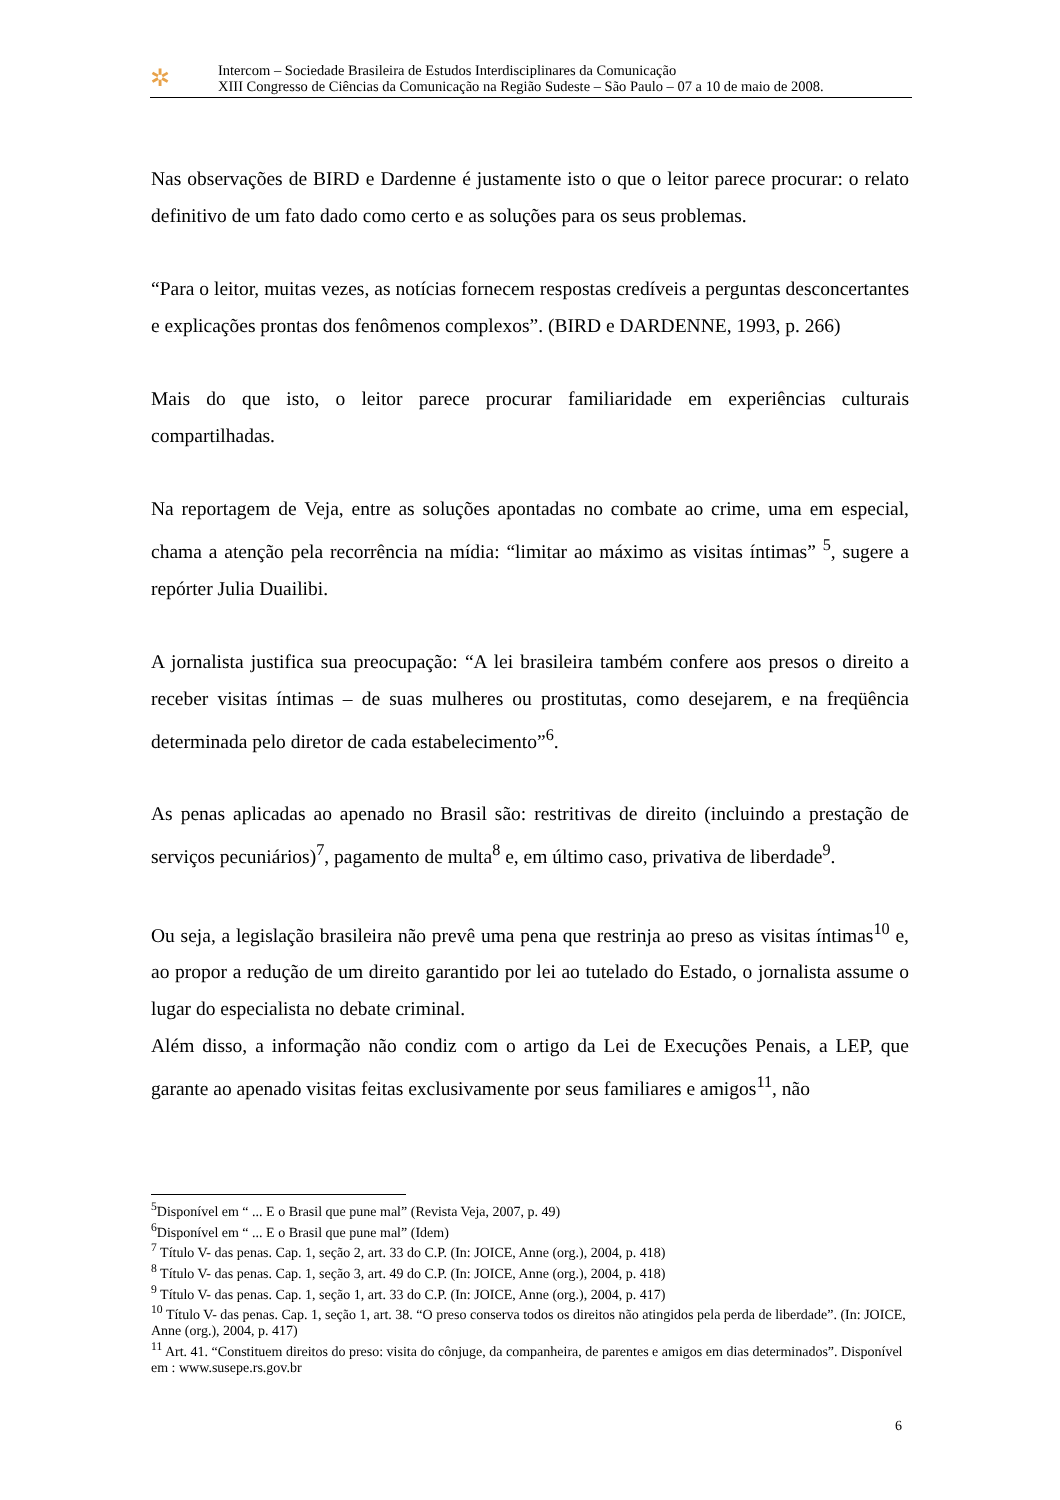✲
Intercom – Sociedade Brasileira de Estudos Interdisciplinares da Comunicação
XIII Congresso de Ciências da Comunicação na Região Sudeste – São Paulo – 07 a 10 de maio de 2008.
Nas observações de BIRD e Dardenne é justamente isto o que o leitor parece procurar: o relato definitivo de um fato dado como certo e as soluções para os seus problemas.
“Para o leitor, muitas vezes, as notícias fornecem respostas credíveis a perguntas desconcertantes e explicações prontas dos fenômenos complexos”. (BIRD e DARDENNE, 1993, p. 266)
Mais do que isto, o leitor parece procurar familiaridade em experiências culturais compartilhadas.
Na reportagem de Veja, entre as soluções apontadas no combate ao crime, uma em especial, chama a atenção pela recorrência na mídia: “limitar ao máximo as visitas íntimas” <sup>5</sup>, sugere a repórter Julia Duailibi.
A jornalista justifica sua preocupação: “A lei brasileira também confere aos presos o direito a receber visitas íntimas – de suas mulheres ou prostitutas, como desejarem, e na freqüência determinada pelo diretor de cada estabelecimento”<sup>6</sup>.
As penas aplicadas ao apenado no Brasil são: restritivas de direito (incluindo a prestação de serviços pecuniários)<sup>7</sup>, pagamento de multa<sup>8</sup> e, em último caso, privativa de liberdade<sup>9</sup>.
Ou seja, a legislação brasileira não prevê uma pena que restrinja ao preso as visitas íntimas<sup>10</sup> e, ao propor a redução de um direito garantido por lei ao tutelado do Estado, o jornalista assume o lugar do especialista no debate criminal.
Além disso, a informação não condiz com o artigo da Lei de Execuções Penais, a LEP, que garante ao apenado visitas feitas exclusivamente por seus familiares e amigos<sup>11</sup>, não
<sup>5</sup> Disponível em “ ... E o Brasil que pune mal” (Revista Veja, 2007, p. 49)
<sup>6</sup> Disponível em “ ... E o Brasil que pune mal” (Idem)
<sup>7</sup> Título V- das penas. Cap. 1, seção 2, art. 33 do C.P. (In: JOICE, Anne (org.), 2004, p. 418)
<sup>8</sup> Título V- das penas. Cap. 1, seção 3, art. 49 do C.P. (In: JOICE, Anne (org.), 2004, p. 418)
<sup>9</sup> Título V- das penas. Cap. 1, seção 1, art. 33 do C.P. (In: JOICE, Anne (org.), 2004, p. 417)
<sup>10</sup> Título V- das penas. Cap. 1, seção 1, art. 38. “O preso conserva todos os direitos não atingidos pela perda de liberdade”. (In: JOICE, Anne (org.), 2004, p. 417)
<sup>11</sup> Art. 41. “Constituem direitos do preso: visita do cônjuge, da companheira, de parentes e amigos em dias determinados”. Disponível em : www.susepe.rs.gov.br
6